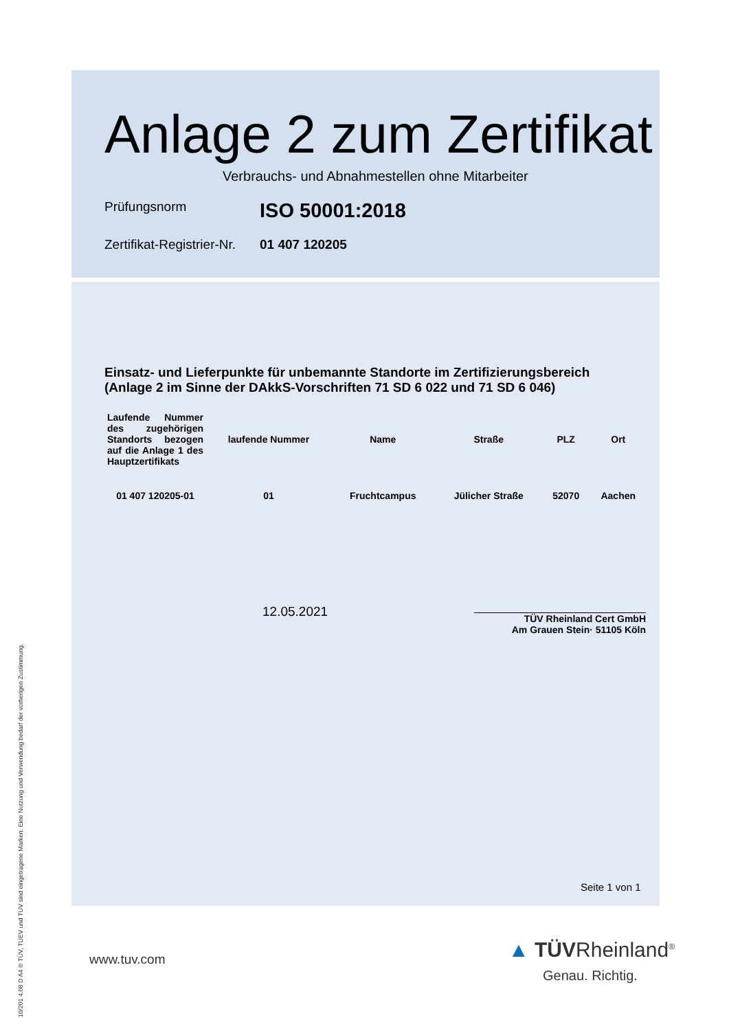Anlage 2 zum Zertifikat
Verbrauchs- und Abnahmestellen ohne Mitarbeiter
Prüfungsnorm
ISO 50001:2018
Zertifikat-Registrier-Nr.
01 407 120205
Einsatz- und Lieferpunkte für unbemannte Standorte im Zertifizierungsbereich
(Anlage 2 im Sinne der DAkkS-Vorschriften 71 SD 6 022 und 71 SD 6 046)
| Laufende Nummer des zugehörigen Standorts bezogen auf die Anlage 1 des Hauptzertifikats | laufende Nummer | Name | Straße | PLZ | Ort |
| --- | --- | --- | --- | --- | --- |
| 01 407 120205-01 | 01 | Fruchtcampus | Jülicher Straße | 52070 | Aachen |
12.05.2021
TÜV Rheinland Cert GmbH
Am Grauen Stein· 51105 Köln
Seite 1 von 1
www.tuv.com
▲ TÜVRheinland<sup>®</sup>
Genau. Richtig.
10/201 4.08 D A4 ® TÜV, TUEV und TUV sind eingetragene Marken. Eine Nutzung und Verwendung bedarf der vorherigen Zustimmung.